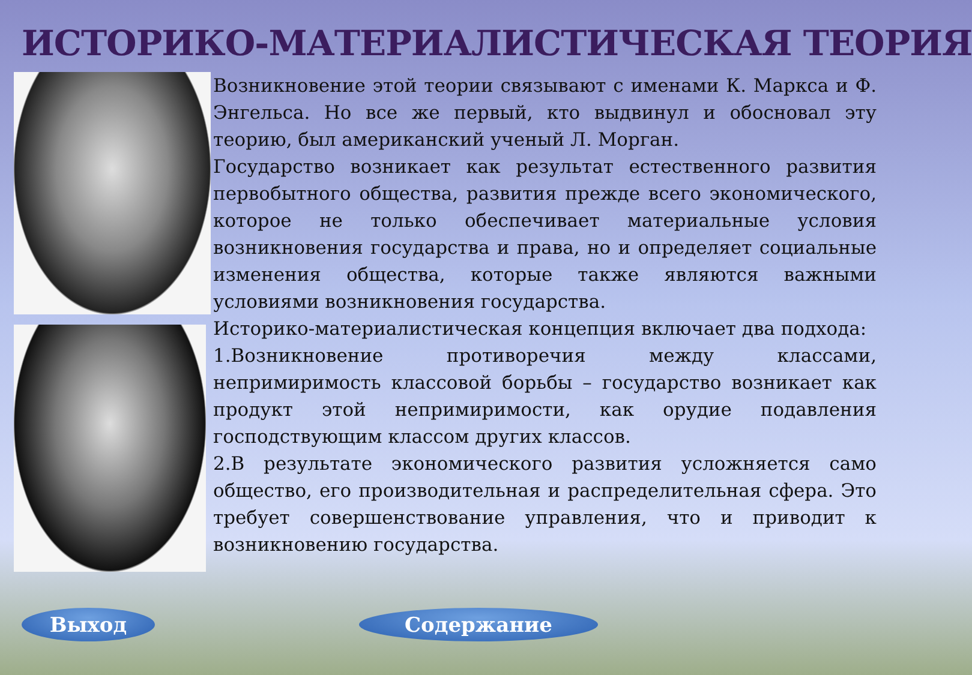ИСТОРИКО-МАТЕРИАЛИСТИЧЕСКАЯ ТЕОРИЯ
Возникновение этой теории связывают с именами К. Маркса и Ф. Энгельса. Но все же первый, кто выдвинул и обосновал эту теорию, был американский ученый Л. Морган.
Государство возникает как результат естественного развития первобытного общества, развития прежде всего экономического, которое не только обеспечивает материальные условия возникновения государства и права, но и определяет социальные изменения общества, которые также являются важными условиями возникновения государства.
Историко-материалистическая концепция включает два подхода:
1.Возникновение противоречия между классами, непримиримость классовой борьбы – государство возникает как продукт этой непримиримости, как орудие подавления господствующим классом других классов.
2.В результате экономического развития усложняется само общество, его производительная и распределительная сфера. Это требует совершенствование управления, что и приводит к возникновению государства.
Выход Содержание